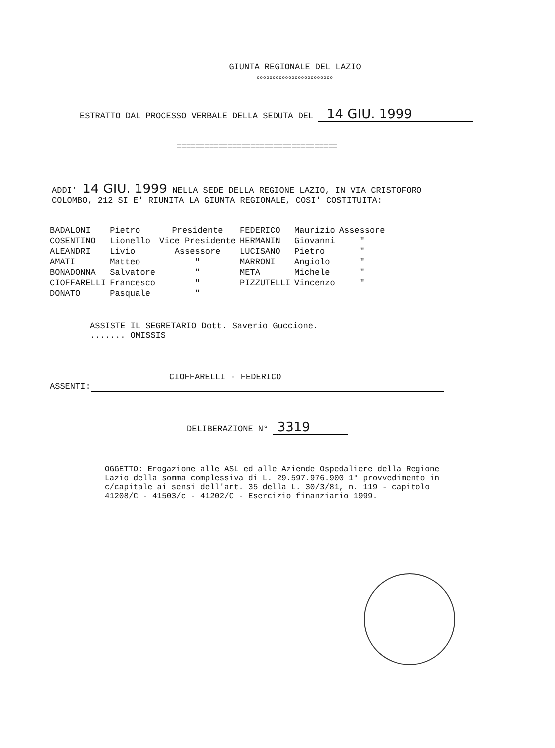GIUNTA REGIONALE DEL LAZIO
oooooooooooooooooooooooo
ESTRATTO DAL PROCESSO VERBALE DELLA SEDUTA DEL 14 GIU. 1999
===================================
ADDI' 14 GIU. 1999 NELLA SEDE DELLA REGIONE LAZIO, IN VIA CRISTOFORO COLOMBO, 212 SI E' RIUNITA LA GIUNTA REGIONALE, COSI' COSTITUITA:
| BADALONI | Pietro | Presidente | FEDERICO | Maurizio | Assessore |
| COSENTINO | Lionello | Vice Presidente | HERMANIN | Giovanni | " |
| ALEANDRI | Livio | Assessore | LUCISANO | Pietro | " |
| AMATI | Matteo | " | MARRONI | Angiolo | " |
| BONADONNA | Salvatore | " | META | Michele | " |
| CIOFFARELLI | Francesco | " | PIZZUTELLI | Vincenzo | " |
| DONATO | Pasquale | " | | | |
ASSISTE IL SEGRETARIO Dott. Saverio Guccione.
....... OMISSIS
CIOFFARELLI - FEDERICO
ASSENTI:
DELIBERAZIONE N° 3319
OGGETTO: Erogazione alle ASL ed alle Aziende Ospedaliere della Regione Lazio della somma complessiva di L. 29.597.976.900 1° provvedimento in c/capitale ai sensi dell'art. 35 della L. 30/3/81, n. 119 - capitolo 41208/C - 41503/c - 41202/C - Esercizio finanziario 1999.